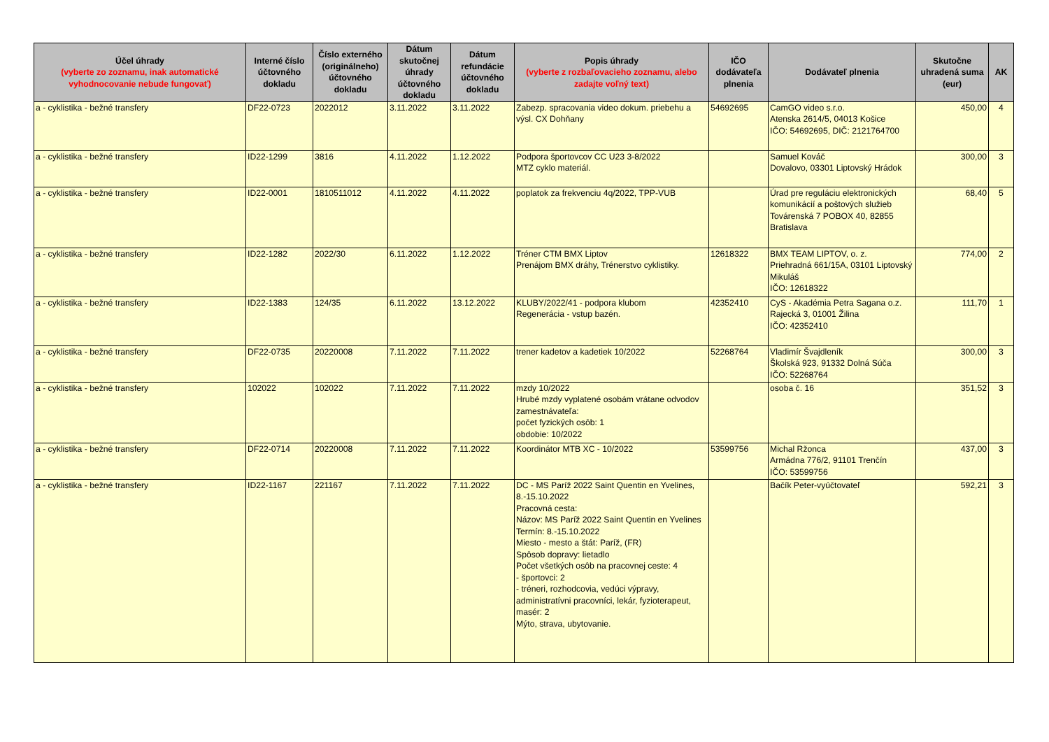| Účel úhrady (vyberte zo zoznamu, inak automatické vyhodnocovanie nebude fungovať) | Interné číslo účtovného dokladu | Číslo externého (originálneho) účtovného dokladu | Dátum skutočnej úhrady účtovného dokladu | Dátum refundácie účtovného dokladu | Popis úhrady (vyberte z rozbaľovacieho zoznamu, alebo zadajte voľný text) | IČO dodávateľa plnenia | Dodávateľ plnenia | Skutočne uhradená suma (eur) | AK |
| --- | --- | --- | --- | --- | --- | --- | --- | --- | --- |
| a - cyklistika - bežné transfery | DF22-0723 | 2022012 | 3.11.2022 | 3.11.2022 | Zabezp. spracovania video dokum. priebehu a výsl. CX Dohňany | 54692695 | CamGO video s.r.o. Atenska 2614/5, 04013 Košice IČO: 54692695, DIČ: 2121764700 | 450,00 | 4 |
| a - cyklistika - bežné transfery | ID22-1299 | 3816 | 4.11.2022 | 1.12.2022 | Podpora športovcov CC U23 3-8/2022 MTZ cyklo materiál. | | Samuel Kováč Dovalovo, 03301 Liptovský Hrádok | 300,00 | 3 |
| a - cyklistika - bežné transfery | ID22-0001 | 1810511012 | 4.11.2022 | 4.11.2022 | poplatok za frekvenciu 4q/2022, TPP-VUB | | Úrad pre reguláciu elektronických komunikácií a poštových služieb Továrenská 7 POBOX 40, 82855 Bratislava | 68,40 | 5 |
| a - cyklistika - bežné transfery | ID22-1282 | 2022/30 | 6.11.2022 | 1.12.2022 | Tréner CTM BMX Liptov Prenájom BMX dráhy, Trénerstvo cyklistiky. | 12618322 | BMX TEAM LIPTOV, o. z. Priehradná 661/15A, 03101 Liptovský Mikuláš IČO: 12618322 | 774,00 | 2 |
| a - cyklistika - bežné transfery | ID22-1383 | 124/35 | 6.11.2022 | 13.12.2022 | KLUBY/2022/41 - podpora klubom Regenerácia - vstup bazén. | 42352410 | CyS - Akadémia Petra Sagana o.z. Rajecká 3, 01001 Žilina IČO: 42352410 | 111,70 | 1 |
| a - cyklistika - bežné transfery | DF22-0735 | 20220008 | 7.11.2022 | 7.11.2022 | trener kadetov a kadetiek 10/2022 | 52268764 | Vladimír Švajdleník Školská 923, 91332 Dolná Súča IČO: 52268764 | 300,00 | 3 |
| a - cyklistika - bežné transfery | 102022 | 102022 | 7.11.2022 | 7.11.2022 | mzdy 10/2022 Hrubé mzdy vyplatené osobám vrátane odvodov zamestnávateľa: počet fyzických osôb: 1 obdobie: 10/2022 | | osoba č. 16 | 351,52 | 3 |
| a - cyklistika - bežné transfery | DF22-0714 | 20220008 | 7.11.2022 | 7.11.2022 | Koordinátor MTB XC - 10/2022 | 53599756 | Michal Ržonca Armádna 776/2, 91101 Trenčín IČO: 53599756 | 437,00 | 3 |
| a - cyklistika - bežné transfery | ID22-1167 | 221167 | 7.11.2022 | 7.11.2022 | DC - MS Paríž 2022 Saint Quentin en Yvelines, 8.-15.10.2022 Pracovná cesta: Názov: MS Paríž 2022 Saint Quentin en Yvelines Termín: 8.-15.10.2022 Miesto - mesto a štát: Paríž, (FR) Spôsob dopravy: lietadlo Počet všetkých osôb na pracovnej ceste: 4 - športovci: 2 - tréneri, rozhodcovia, vedúci výpravy, administratívni pracovníci, lekár, fyzioterapeut, masér: 2 Mýto, strava, ubytovanie. | | Bačík Peter-vyúčtovateľ | 592,21 | 3 |